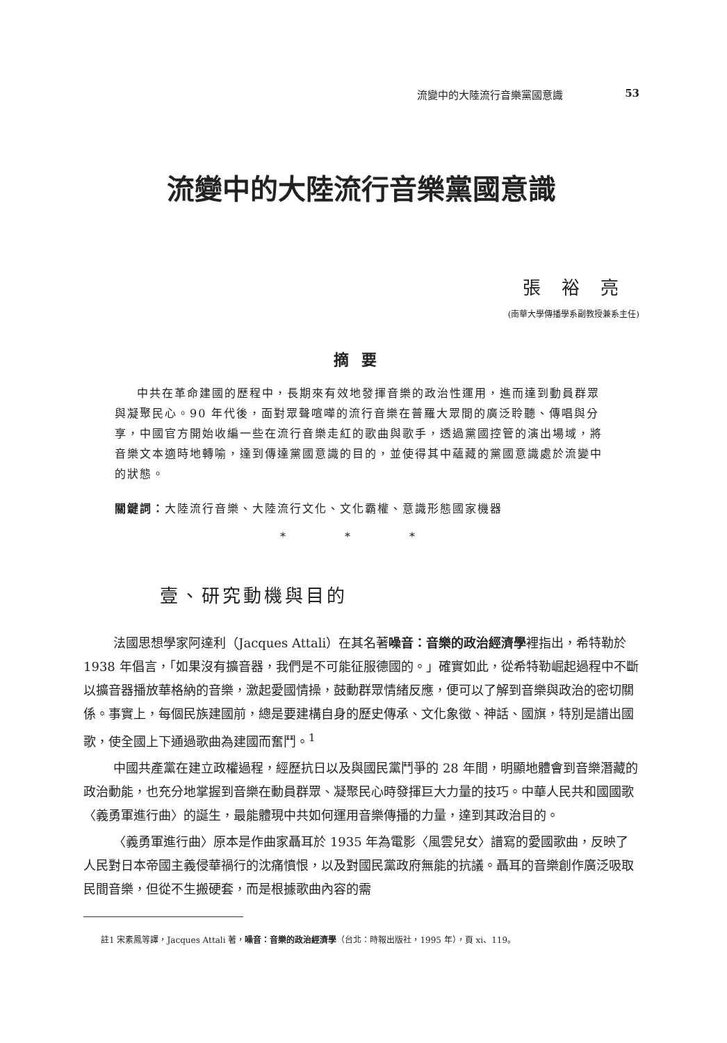流變中的大陸流行音樂黨國意識 53
流變中的大陸流行音樂黨國意識
張裕亮
(南華大學傳播學系副教授兼系主任)
摘要
中共在革命建國的歷程中，長期來有效地發揮音樂的政治性運用，進而達到動員群眾與凝聚民心。90 年代後，面對眾聲喧嘩的流行音樂在普羅大眾間的廣泛聆聽、傳唱與分享，中國官方開始收編一些在流行音樂走紅的歌曲與歌手，透過黨國控管的演出場域，將音樂文本適時地轉喻，達到傳達黨國意識的目的，並使得其中蘊藏的黨國意識處於流變中的狀態。
關鍵詞：大陸流行音樂、大陸流行文化、文化霸權、意識形態國家機器
* * *
壹、研究動機與目的
法國思想學家阿達利（Jacques Attali）在其名著噪音：音樂的政治經濟學裡指出，希特勒於 1938 年倡言，「如果沒有擴音器，我們是不可能征服德國的。」確實如此，從希特勒崛起過程中不斷以擴音器播放華格納的音樂，激起愛國情操，鼓動群眾情緒反應，便可以了解到音樂與政治的密切關係。事實上，每個民族建國前，總是要建構自身的歷史傳承、文化象徵、神話、國旗，特別是譜出國歌，使全國上下通過歌曲為建國而奮鬥。<sup>1</sup>
中國共產黨在建立政權過程，經歷抗日以及與國民黨鬥爭的 28 年間，明顯地體會到音樂潛藏的政治動能，也充分地掌握到音樂在動員群眾、凝聚民心時發揮巨大力量的技巧。中華人民共和國國歌〈義勇軍進行曲〉的誕生，最能體現中共如何運用音樂傳播的力量，達到其政治目的。
〈義勇軍進行曲〉原本是作曲家聶耳於 1935 年為電影〈風雲兒女〉譜寫的愛國歌曲，反映了人民對日本帝國主義侵華禍行的沈痛憤恨，以及對國民黨政府無能的抗議。聶耳的音樂創作廣泛吸取民間音樂，但從不生搬硬套，而是根據歌曲內容的需
註1 宋素鳳等譯，Jacques Attali 著，噪音：音樂的政治經濟學（台北：時報出版社，1995 年），頁 xi、119。